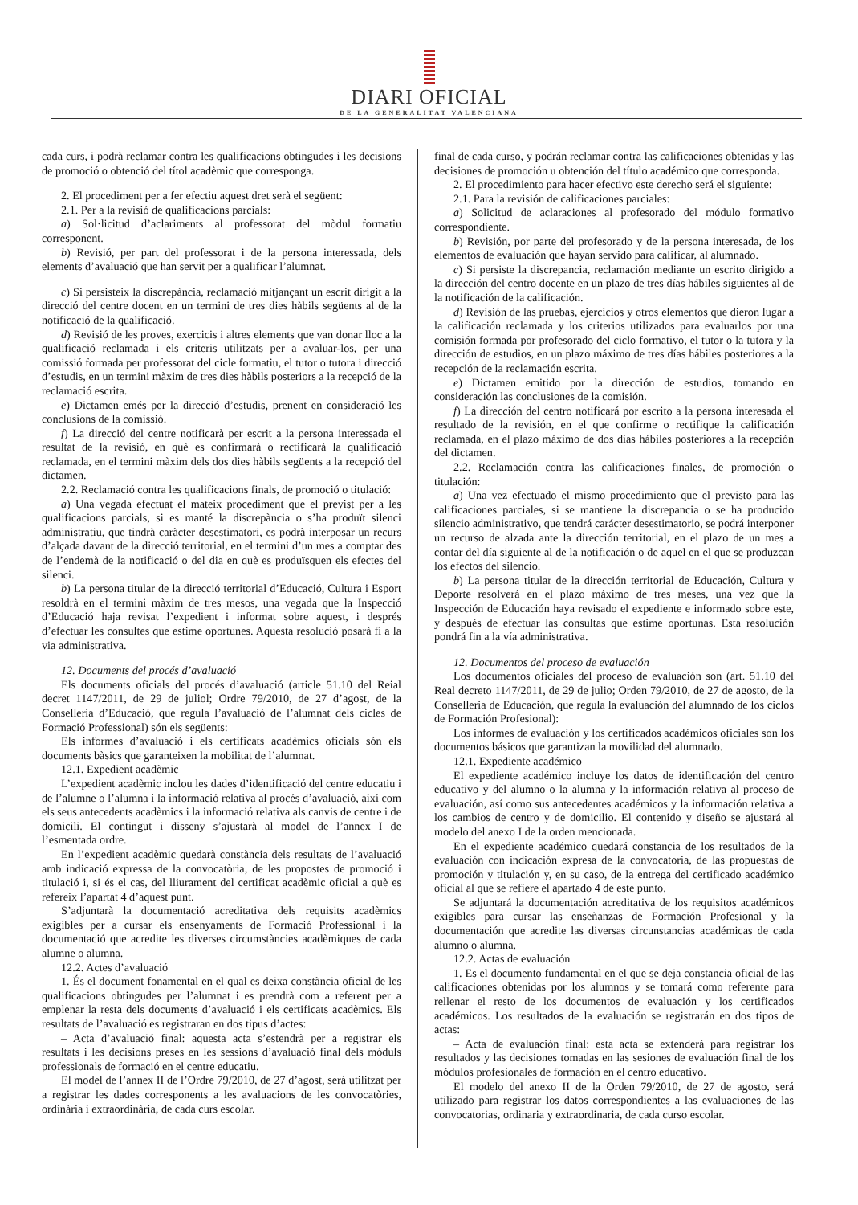DIARI OFICIAL
DE LA GENERALITAT VALENCIANA
cada curs, i podrà reclamar contra les qualificacions obtingudes i les decisions de promoció o obtenció del títol acadèmic que corresponga.
2. El procediment per a fer efectiu aquest dret serà el següent:
2.1. Per a la revisió de qualificacions parcials:
a) Sol·licitud d’aclariments al professorat del mòdul formatiu corresponent.
b) Revisió, per part del professorat i de la persona interessada, dels elements d’avaluació que han servit per a qualificar l’alumnat.
c) Si persisteix la discrepància, reclamació mitjançant un escrit dirigit a la direcció del centre docent en un termini de tres dies hàbils següents al de la notificació de la qualificació.
d) Revisió de les proves, exercicis i altres elements que van donar lloc a la qualificació reclamada i els criteris utilitzats per a avaluar-los, per una comissió formada per professorat del cicle formatiu, el tutor o tutora i direcció d’estudis, en un termini màxim de tres dies hàbils posteriors a la recepció de la reclamació escrita.
e) Dictamen emés per la direcció d’estudis, prenent en consideració les conclusions de la comissió.
f) La direcció del centre notificarà per escrit a la persona interessada el resultat de la revisió, en què es confirmarà o rectificarà la qualificació reclamada, en el termini màxim dels dos dies hàbils següents a la recepció del dictamen.
2.2. Reclamació contra les qualificacions finals, de promoció o titulació:
a) Una vegada efectuat el mateix procediment que el previst per a les qualificacions parcials, si es manté la discrepància o s’ha produït silenci administratiu, que tindrà caràcter desestimatori, es podrà interposar un recurs d’alçada davant de la direcció territorial, en el termini d’un mes a comptar des de l’endemà de la notificació o del dia en què es produïsquen els efectes del silenci.
b) La persona titular de la direcció territorial d’Educació, Cultura i Esport resoldrà en el termini màxim de tres mesos, una vegada que la Inspecció d’Educació haja revisat l’expedient i informat sobre aquest, i després d’efectuar les consultes que estime oportunes. Aquesta resolució posarà fi a la via administrativa.
12. Documents del procés d’avaluació
Els documents oficials del procés d’avaluació (article 51.10 del Reial decret 1147/2011, de 29 de juliol; Ordre 79/2010, de 27 d’agost, de la Conselleria d’Educació, que regula l’avaluació de l’alumnat dels cicles de Formació Professional) són els següents:
Els informes d’avaluació i els certificats acadèmics oficials són els documents bàsics que garanteixen la mobilitat de l’alumnat.
12.1. Expedient acadèmic
L’expedient acadèmic inclou les dades d’identificació del centre educatiu i de l’alumne o l’alumna i la informació relativa al procés d’avaluació, així com els seus antecedents acadèmics i la informació relativa als canvis de centre i de domicili. El contingut i disseny s’ajustarà al model de l’annex I de l’esmentada ordre.
En l’expedient acadèmic quedarà constància dels resultats de l’avaluació amb indicació expressa de la convocatòria, de les propostes de promoció i titulació i, si és el cas, del lliurament del certificat acadèmic oficial a què es refereix l’apartat 4 d’aquest punt.
S’adjuntarà la documentació acreditativa dels requisits acadèmics exigibles per a cursar els ensenyaments de Formació Professional i la documentació que acredite les diverses circumstàncies acadèmiques de cada alumne o alumna.
12.2. Actes d’avaluació
1. És el document fonamental en el qual es deixa constància oficial de les qualificacions obtingudes per l’alumnat i es prendrà com a referent per a emplenar la resta dels documents d’avaluació i els certificats acadèmics. Els resultats de l’avaluació es registraran en dos tipus d’actes:
– Acta d’avaluació final: aquesta acta s’estendrà per a registrar els resultats i les decisions preses en les sessions d’avaluació final dels mòduls professionals de formació en el centre educatiu.
El model de l’annex II de l’Ordre 79/2010, de 27 d’agost, serà utilitzat per a registrar les dades corresponents a les avaluacions de les convocatòries, ordinària i extraordinària, de cada curs escolar.
final de cada curso, y podrán reclamar contra las calificaciones obtenidas y las decisiones de promoción u obtención del título académico que corresponda.
2. El procedimiento para hacer efectivo este derecho será el siguiente:
2.1. Para la revisión de calificaciones parciales:
a) Solicitud de aclaraciones al profesorado del módulo formativo correspondiente.
b) Revisión, por parte del profesorado y de la persona interesada, de los elementos de evaluación que hayan servido para calificar, al alumnado.
c) Si persiste la discrepancia, reclamación mediante un escrito dirigido a la dirección del centro docente en un plazo de tres días hábiles siguientes al de la notificación de la calificación.
d) Revisión de las pruebas, ejercicios y otros elementos que dieron lugar a la calificación reclamada y los criterios utilizados para evaluarlos por una comisión formada por profesorado del ciclo formativo, el tutor o la tutora y la dirección de estudios, en un plazo máximo de tres días hábiles posteriores a la recepción de la reclamación escrita.
e) Dictamen emitido por la dirección de estudios, tomando en consideración las conclusiones de la comisión.
f) La dirección del centro notificará por escrito a la persona interesada el resultado de la revisión, en el que confirme o rectifique la calificación reclamada, en el plazo máximo de dos días hábiles posteriores a la recepción del dictamen.
2.2. Reclamación contra las calificaciones finales, de promoción o titulación:
a) Una vez efectuado el mismo procedimiento que el previsto para las calificaciones parciales, si se mantiene la discrepancia o se ha producido silencio administrativo, que tendrá carácter desestimatorio, se podrá interponer un recurso de alzada ante la dirección territorial, en el plazo de un mes a contar del día siguiente al de la notificación o de aquel en el que se produzcan los efectos del silencio.
b) La persona titular de la dirección territorial de Educación, Cultura y Deporte resolverá en el plazo máximo de tres meses, una vez que la Inspección de Educación haya revisado el expediente e informado sobre este, y después de efectuar las consultas que estime oportunas. Esta resolución pondrá fin a la vía administrativa.
12. Documentos del proceso de evaluación
Los documentos oficiales del proceso de evaluación son (art. 51.10 del Real decreto 1147/2011, de 29 de julio; Orden 79/2010, de 27 de agosto, de la Conselleria de Educación, que regula la evaluación del alumnado de los ciclos de Formación Profesional):
Los informes de evaluación y los certificados académicos oficiales son los documentos básicos que garantizan la movilidad del alumnado.
12.1. Expediente académico
El expediente académico incluye los datos de identificación del centro educativo y del alumno o la alumna y la información relativa al proceso de evaluación, así como sus antecedentes académicos y la información relativa a los cambios de centro y de domicilio. El contenido y diseño se ajustará al modelo del anexo I de la orden mencionada.
En el expediente académico quedará constancia de los resultados de la evaluación con indicación expresa de la convocatoria, de las propuestas de promoción y titulación y, en su caso, de la entrega del certificado académico oficial al que se refiere el apartado 4 de este punto.
Se adjuntará la documentación acreditativa de los requisitos académicos exigibles para cursar las enseñanzas de Formación Profesional y la documentación que acredite las diversas circunstancias académicas de cada alumno o alumna.
12.2. Actas de evaluación
1. Es el documento fundamental en el que se deja constancia oficial de las calificaciones obtenidas por los alumnos y se tomará como referente para rellenar el resto de los documentos de evaluación y los certificados académicos. Los resultados de la evaluación se registrarán en dos tipos de actas:
– Acta de evaluación final: esta acta se extenderá para registrar los resultados y las decisiones tomadas en las sesiones de evaluación final de los módulos profesionales de formación en el centro educativo.
El modelo del anexo II de la Orden 79/2010, de 27 de agosto, será utilizado para registrar los datos correspondientes a las evaluaciones de las convocatorias, ordinaria y extraordinaria, de cada curso escolar.